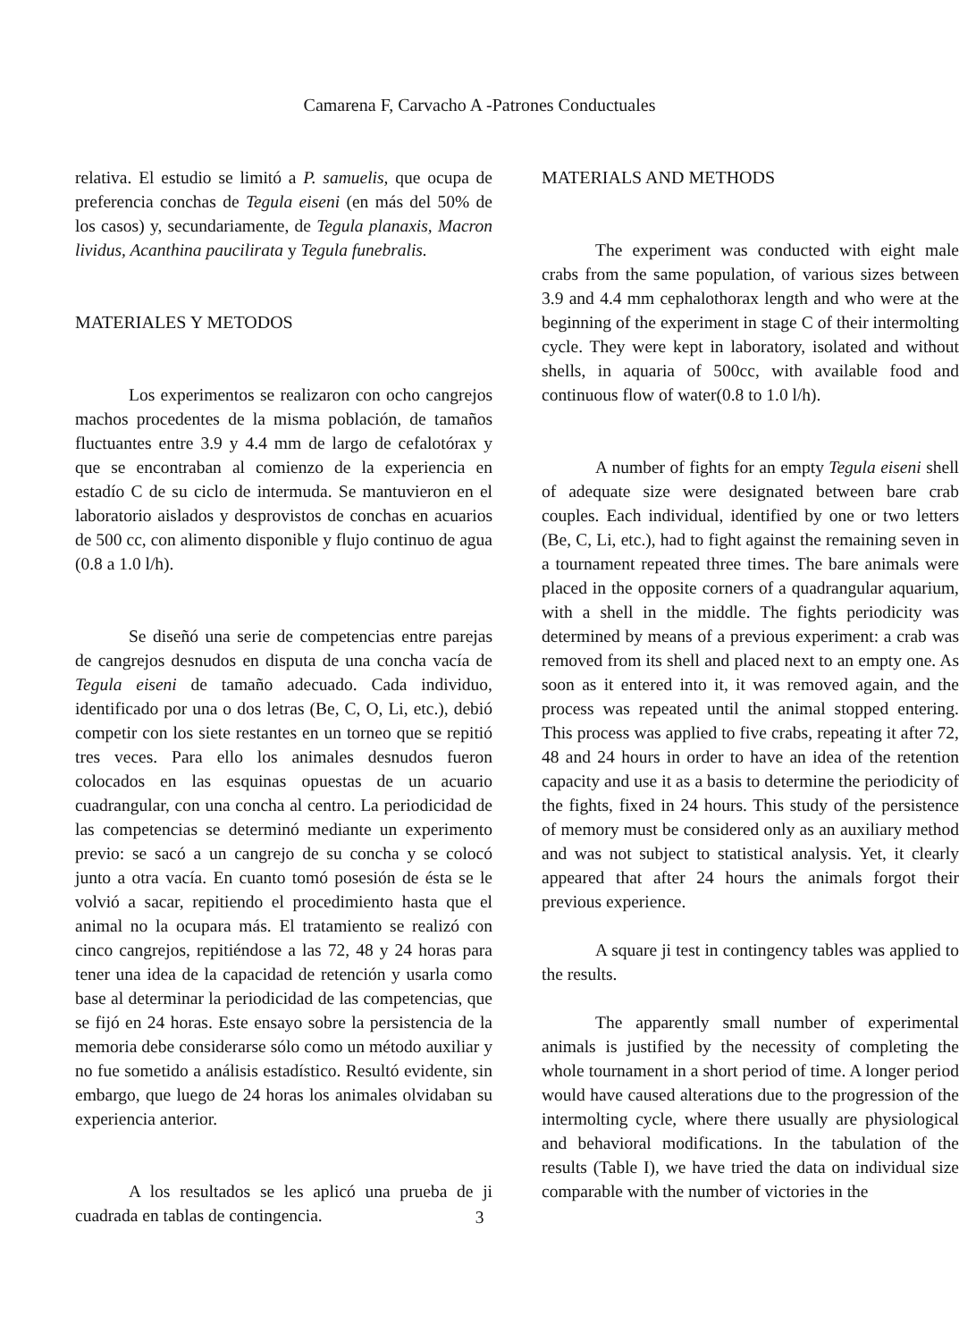Camarena F, Carvacho A -Patrones Conductuales
relativa. El estudio se limitó a P. samuelis, que ocupa de preferencia conchas de Tegula eiseni (en más del 50% de los casos) y, secundariamente, de Tegula planaxis, Macron lividus, Acanthina paucilirata y Tegula funebralis.
MATERIALES Y METODOS
Los experimentos se realizaron con ocho cangrejos machos procedentes de la misma población, de tamaños fluctuantes entre 3.9 y 4.4 mm de largo de cefalotórax y que se encontraban al comienzo de la experiencia en estadío C de su ciclo de intermuda. Se mantuvieron en el laboratorio aislados y desprovistos de conchas en acuarios de 500 cc, con alimento disponible y flujo continuo de agua (0.8 a 1.0 l/h).
Se diseñó una serie de competencias entre parejas de cangrejos desnudos en disputa de una concha vacía de Tegula eiseni de tamaño adecuado. Cada individuo, identificado por una o dos letras (Be, C, O, Li, etc.), debió competir con los siete restantes en un torneo que se repitió tres veces. Para ello los animales desnudos fueron colocados en las esquinas opuestas de un acuario cuadrangular, con una concha al centro. La periodicidad de las competencias se determinó mediante un experimento previo: se sacó a un cangrejo de su concha y se colocó junto a otra vacía. En cuanto tomó posesión de ésta se le volvió a sacar, repitiendo el procedimiento hasta que el animal no la ocupara más. El tratamiento se realizó con cinco cangrejos, repitiéndose a las 72, 48 y 24 horas para tener una idea de la capacidad de retención y usarla como base al determinar la periodicidad de las competencias, que se fijó en 24 horas. Este ensayo sobre la persistencia de la memoria debe considerarse sólo como un método auxiliar y no fue sometido a análisis estadístico. Resultó evidente, sin embargo, que luego de 24 horas los animales olvidaban su experiencia anterior.
A los resultados se les aplicó una prueba de ji cuadrada en tablas de contingencia.
MATERIALS AND METHODS
The experiment was conducted with eight male crabs from the same population, of various sizes between 3.9 and 4.4 mm cephalothorax length and who were at the beginning of the experiment in stage C of their intermolting cycle. They were kept in laboratory, isolated and without shells, in aquaria of 500cc, with available food and continuous flow of water(0.8 to 1.0 l/h).
A number of fights for an empty Tegula eiseni shell of adequate size were designated between bare crab couples. Each individual, identified by one or two letters (Be, C, Li, etc.), had to fight against the remaining seven in a tournament repeated three times. The bare animals were placed in the opposite corners of a quadrangular aquarium, with a shell in the middle. The fights periodicity was determined by means of a previous experiment: a crab was removed from its shell and placed next to an empty one. As soon as it entered into it, it was removed again, and the process was repeated until the animal stopped entering. This process was applied to five crabs, repeating it after 72, 48 and 24 hours in order to have an idea of the retention capacity and use it as a basis to determine the periodicity of the fights, fixed in 24 hours. This study of the persistence of memory must be considered only as an auxiliary method and was not subject to statistical analysis. Yet, it clearly appeared that after 24 hours the animals forgot their previous experience.
A square ji test in contingency tables was applied to the results.
The apparently small number of experimental animals is justified by the necessity of completing the whole tournament in a short period of time. A longer period would have caused alterations due to the progression of the intermolting cycle, where there usually are physiological and behavioral modifications. In the tabulation of the results (Table I), we have tried the data on individual size comparable with the number of victories in the
3